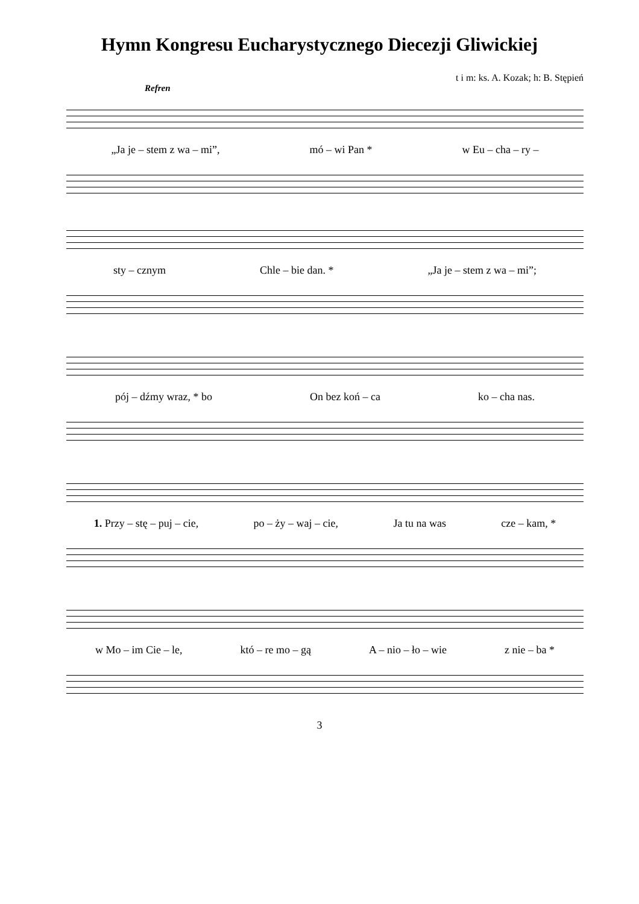Hymn Kongresu Eucharystycznego Diecezji Gliwickiej
t i m: ks. A. Kozak; h: B. Stępień
Refren
„Ja je – stem z wa – mi”, mó – wi Pan * w Eu – cha – ry –
sty – cznym Chle – bie dan. * „Ja je – stem z wa – mi”;
pój – dźmy wraz, * bo On bez koń – ca ko – cha nas.
1. Przy – stę – puj – cie, po – ży – waj – cie, Ja tu na was cze – kam, *
w Mo – im Cie – le, któ – re mo – gą A – nio – ło – wie z nie – ba *
3